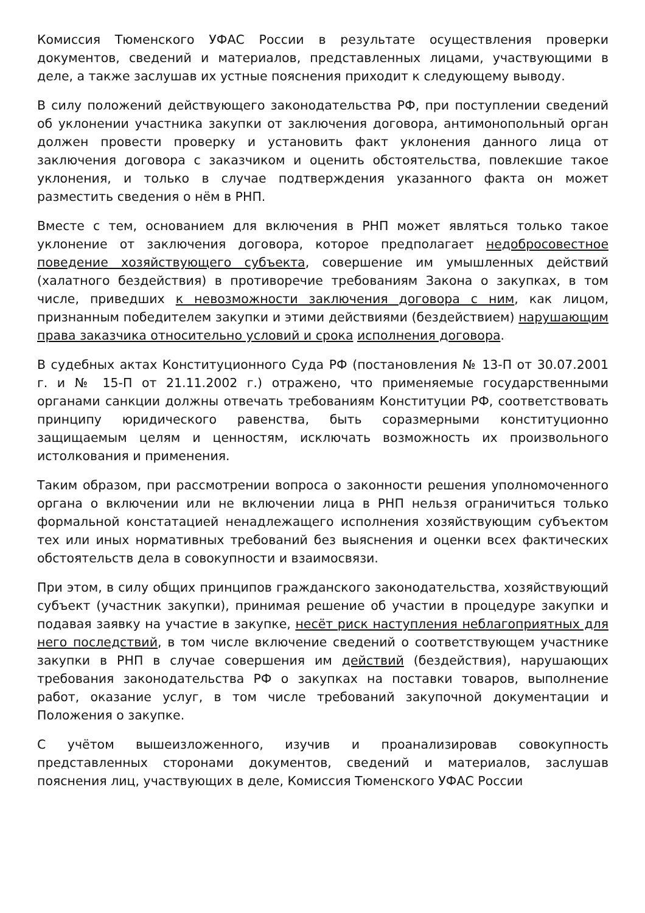Комиссия Тюменского УФАС России в результате осуществления проверки документов, сведений и материалов, представленных лицами, участвующими в деле, а также заслушав их устные пояснения приходит к следующему выводу.
В силу положений действующего законодательства РФ, при поступлении сведений об уклонении участника закупки от заключения договора, антимонопольный орган должен провести проверку и установить факт уклонения данного лица от заключения договора с заказчиком и оценить обстоятельства, повлекшие такое уклонения, и только в случае подтверждения указанного факта он может разместить сведения о нём в РНП.
Вместе с тем, основанием для включения в РНП может являться только такое уклонение от заключения договора, которое предполагает недобросовестное поведение хозяйствующего субъекта, совершение им умышленных действий (халатного бездействия) в противоречие требованиям Закона о закупках, в том числе, приведших к невозможности заключения договора с ним, как лицом, признанным победителем закупки и этими действиями (бездействием) нарушающим права заказчика относительно условий и срока исполнения договора.
В судебных актах Конституционного Суда РФ (постановления № 13-П от 30.07.2001 г. и № 15-П от 21.11.2002 г.) отражено, что применяемые государственными органами санкции должны отвечать требованиям Конституции РФ, соответствовать принципу юридического равенства, быть соразмерными конституционно защищаемым целям и ценностям, исключать возможность их произвольного истолкования и применения.
Таким образом, при рассмотрении вопроса о законности решения уполномоченного органа о включении или не включении лица в РНП нельзя ограничиться только формальной констатацией ненадлежащего исполнения хозяйствующим субъектом тех или иных нормативных требований без выяснения и оценки всех фактических обстоятельств дела в совокупности и взаимосвязи.
При этом, в силу общих принципов гражданского законодательства, хозяйствующий субъект (участник закупки), принимая решение об участии в процедуре закупки и подавая заявку на участие в закупке, несёт риск наступления неблагоприятных для него последствий, в том числе включение сведений о соответствующем участнике закупки в РНП в случае совершения им действий (бездействия), нарушающих требования законодательства РФ о закупках на поставки товаров, выполнение работ, оказание услуг, в том числе требований закупочной документации и Положения о закупке.
С учётом вышеизложенного, изучив и проанализировав совокупность представленных сторонами документов, сведений и материалов, заслушав пояснения лиц, участвующих в деле, Комиссия Тюменского УФАС России